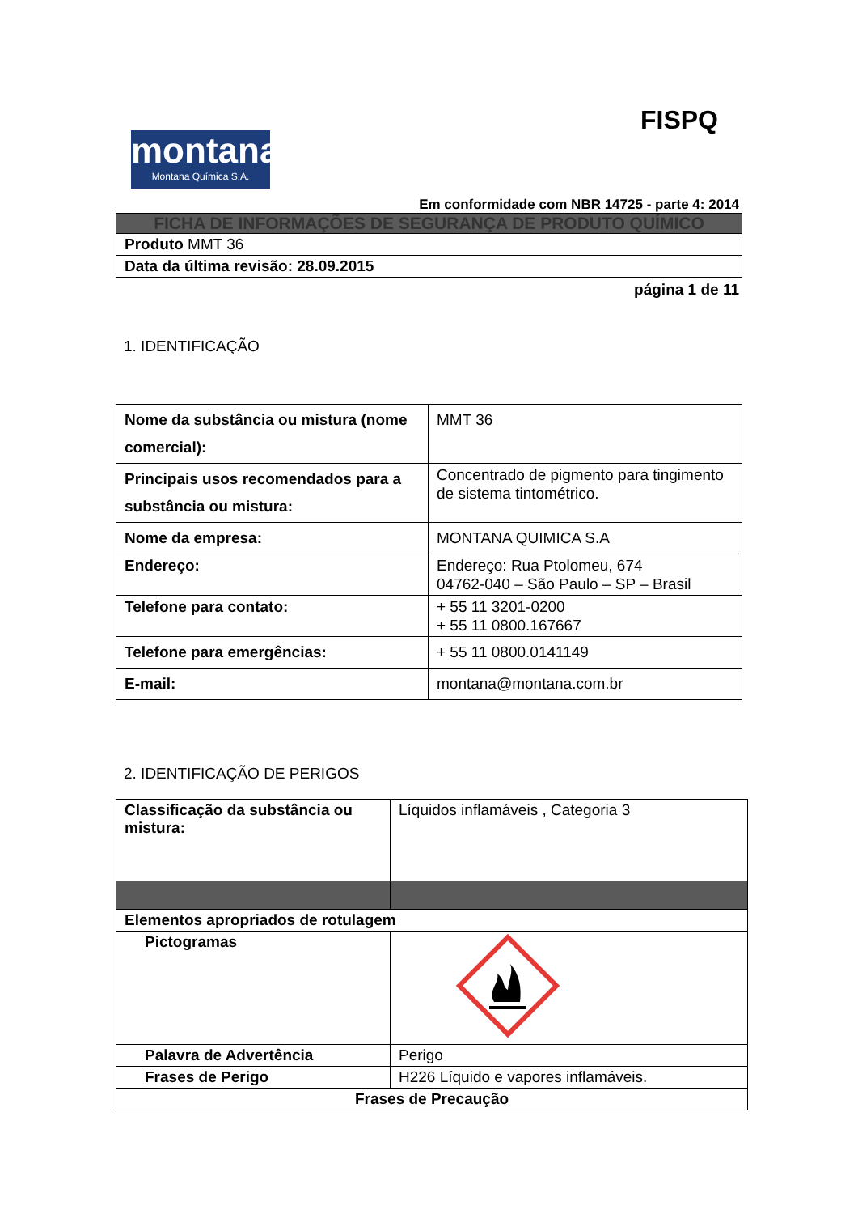FISPQ
montana
Montana Química S.A.
Em conformidade com NBR 14725 - parte 4: 2014
| FICHA DE INFORMAÇÕES DE SEGURANÇA DE PRODUTO QUÍMICO |
| Produto MMT 36 |
| Data da última revisão: 28.09.2015 |
página 1 de 11
1. IDENTIFICAÇÃO
| Nome da substância ou mistura (nome comercial): | MMT 36 |
| Principais usos recomendados para a substância ou mistura: | Concentrado de pigmento para tingimento de sistema tintométrico. |
| Nome da empresa: | MONTANA QUIMICA S.A |
| Endereço: | Endereço: Rua Ptolomeu, 674 04762-040 – São Paulo – SP – Brasil |
| Telefone para contato: | + 55 11 3201-0200 + 55 11 0800.167667 |
| Telefone para emergências: | + 55 11 0800.0141149 |
| E-mail: | montana@montana.com.br |
2. IDENTIFICAÇÃO DE PERIGOS
| Classificação da substância ou mistura: | Líquidos inflamáveis , Categoria 3 |
| Elementos apropriados de rotulagem | |
| Pictogramas | |
| Palavra de Advertência | Perigo |
| Frases de Perigo | H226 Líquido e vapores inflamáveis. |
| Frases de Precaução | |